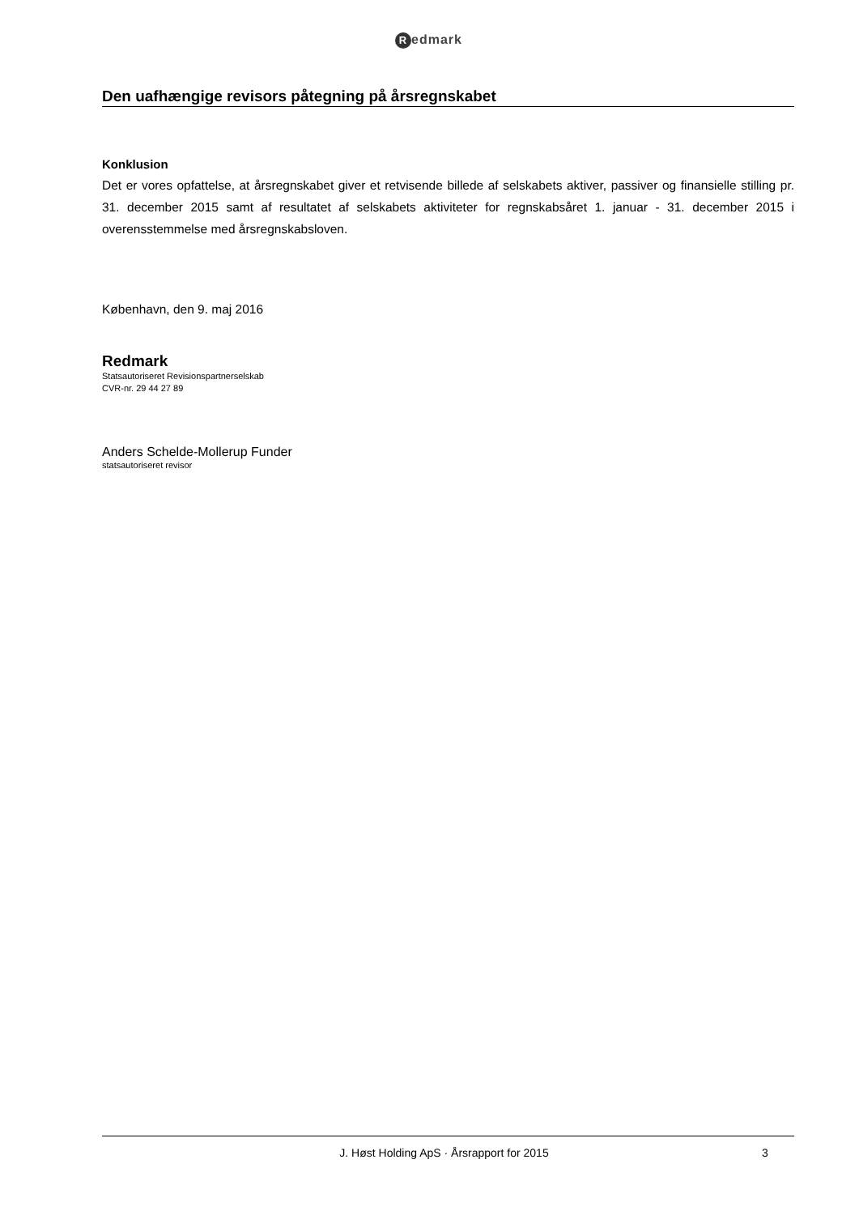Redmark
Den uafhængige revisors påtegning på årsregnskabet
Konklusion
Det er vores opfattelse, at årsregnskabet giver et retvisende billede af selskabets aktiver, passiver og finansielle stilling pr. 31. december 2015 samt af resultatet af selskabets aktiviteter for regnskabsåret 1. januar - 31. december 2015 i overensstemmelse med årsregnskabsloven.
København, den 9. maj 2016
Redmark
Statsautoriseret Revisionspartnerselskab
CVR-nr. 29 44 27 89
Anders Schelde-Mollerup Funder
statsautoriseret revisor
J. Høst Holding ApS · Årsrapport for 2015
3